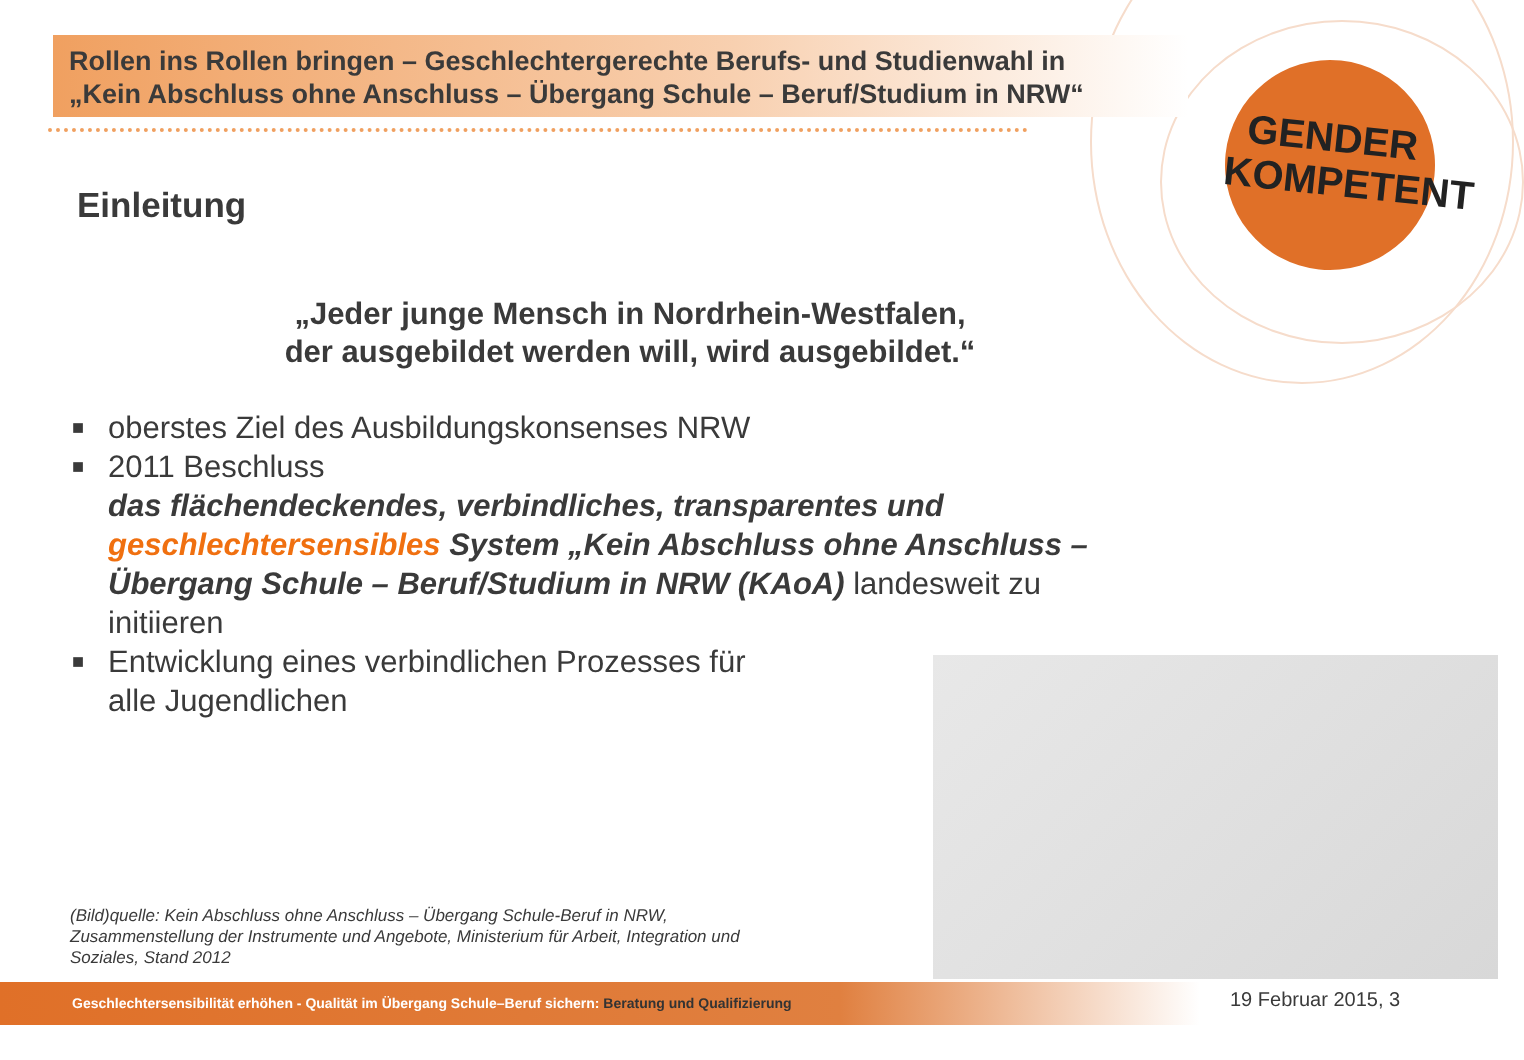Rollen ins Rollen bringen – Geschlechtergerechte Berufs- und Studienwahl in
„Kein Abschluss ohne Anschluss – Übergang Schule – Beruf/Studium in NRW“
GENDER
KOMPETENT
Einleitung
„Jeder junge Mensch in Nordrhein-Westfalen,
der ausgebildet werden will, wird ausgebildet.“
■ oberstes Ziel des Ausbildungskonsenses NRW
■ 2011 Beschluss
das flächendeckendes, verbindliches, transparentes und geschlechtersensibles System „Kein Abschluss ohne Anschluss – Übergang Schule – Beruf/Studium in NRW (KAoA) landesweit zu initiieren
■ Entwicklung eines verbindlichen Prozesses für
alle Jugendlichen
(Bild)quelle: Kein Abschluss ohne Anschluss – Übergang Schule-Beruf in NRW,
Zusammenstellung der Instrumente und Angebote, Ministerium für Arbeit, Integration und
Soziales, Stand 2012
Geschlechtersensibilität erhöhen - Qualität im Übergang Schule–Beruf sichern: Beratung und Qualifizierung 19 Februar 2015, 3